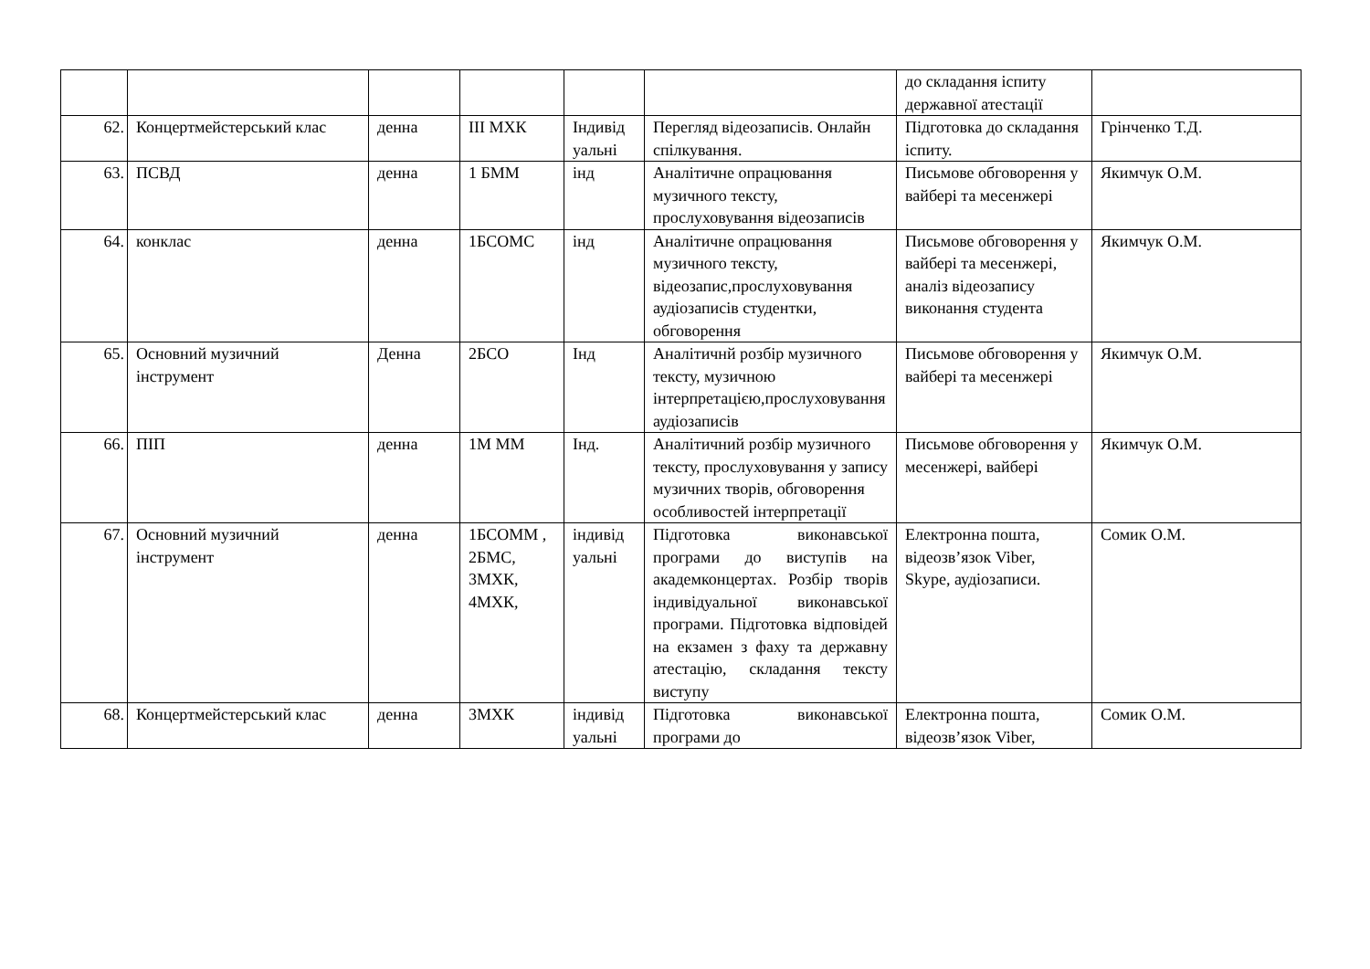| | | | | | | до складання іспиту державної атестації | |
| 62. | Концертмейстерський клас | денна | ІІІ МХК | Індивід уальні | Перегляд відеозаписів. Онлайн спілкування. | Підготовка до складання іспиту. | Грінченко Т.Д. |
| 63. | ПСВД | денна | 1 БММ | інд | Аналітичне опрацювання музичного тексту, прослуховування відеозаписів | Письмове обговорення у вайбері та месенжері | Якимчук О.М. |
| 64. | конклас | денна | 1БСОМС | інд | Аналітичне опрацювання музичного тексту, відеозапис,прослуховування аудіозаписів студентки, обговорення | Письмове обговорення у вайбері та месенжері, аналіз відеозапису виконання студента | Якимчук О.М. |
| 65. | Основний музичний інструмент | Денна | 2БСО | Інд | Аналітичнй розбір музичного тексту, музичною інтерпретацією,прослуховування аудіозаписів | Письмове обговорення у вайбері та месенжері | Якимчук О.М. |
| 66. | ПІП | денна | 1М ММ | Інд. | Аналітичний розбір музичного тексту, прослуховування у запису музичних творів, обговорення особливостей інтерпретації | Письмове обговорення у месенжері, вайбері | Якимчук О.М. |
| 67. | Основний музичний інструмент | денна | 1БСОММ , 2БМС, 3МХК, 4МХК, | індивід уальні | Підготовка виконавської програми до виступів на академконцертах. Розбір творів індивідуальної виконавської програми. Підготовка відповідей на екзамен з фаху та державну атестацію, складання тексту виступу | Електронна пошта, відеозв’язок Viber, Skype, аудіозаписи. | Сомик О.М. |
| 68. | Концертмейстерський клас | денна | 3МХК | індивід уальні | Підготовка виконавської програми до | Електронна пошта, відеозв’язок Viber, | Сомик О.М. |